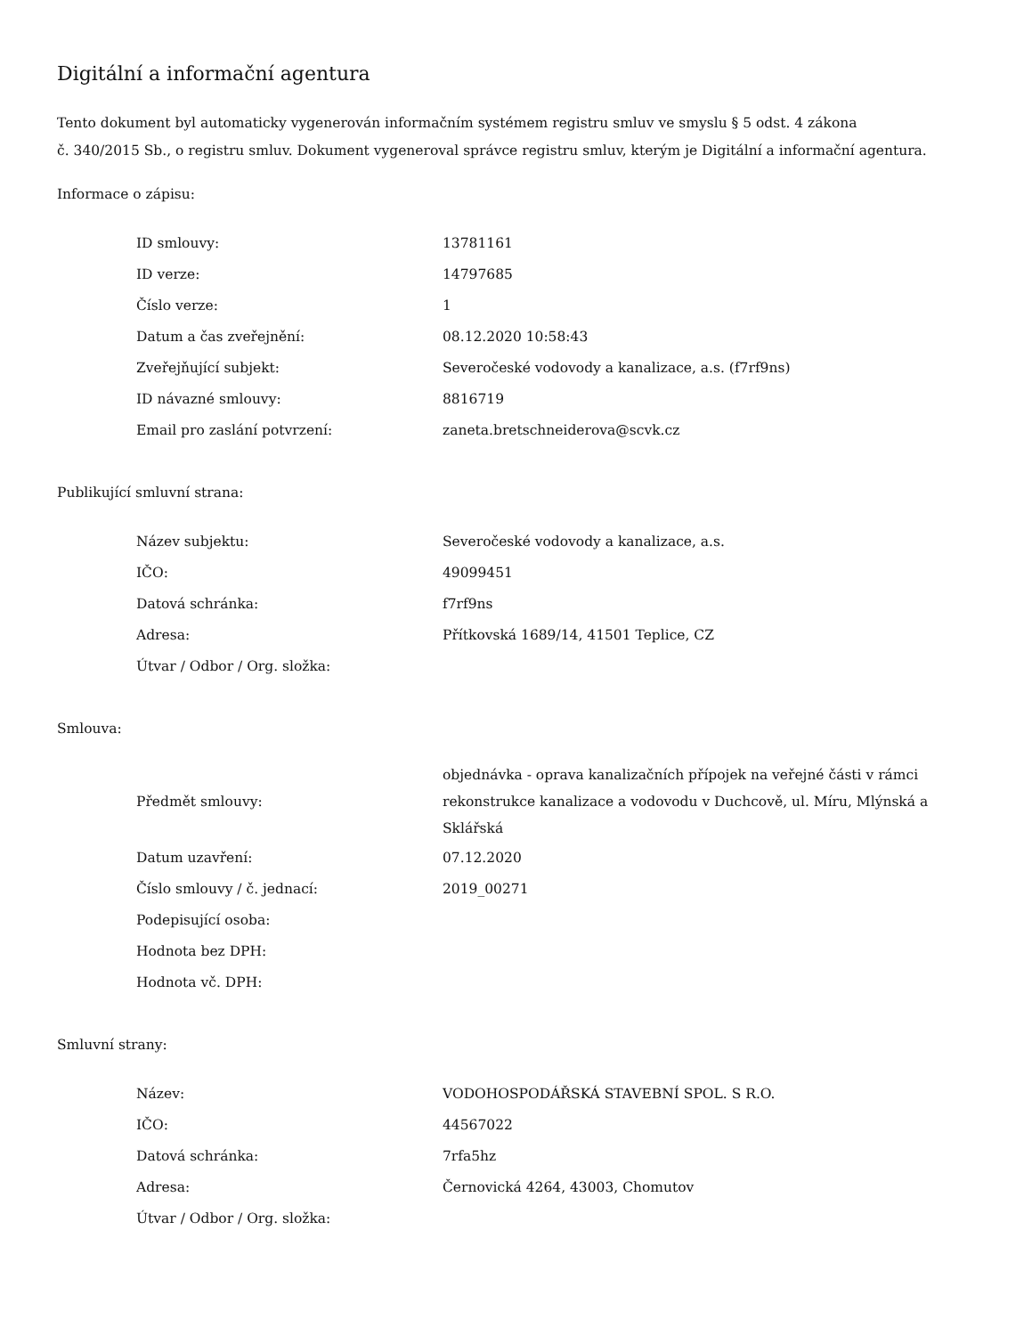Digitální a informační agentura
Tento dokument byl automaticky vygenerován informačním systémem registru smluv ve smyslu § 5 odst. 4 zákona
č. 340/2015 Sb., o registru smluv. Dokument vygeneroval správce registru smluv, kterým je Digitální a informační agentura.
Informace o zápisu:
| ID smlouvy: | 13781161 |
| ID verze: | 14797685 |
| Číslo verze: | 1 |
| Datum a čas zveřejnění: | 08.12.2020 10:58:43 |
| Zveřejňující subjekt: | Severočeské vodovody a kanalizace, a.s. (f7rf9ns) |
| ID návazné smlouvy: | 8816719 |
| Email pro zaslání potvrzení: | zaneta.bretschneiderova@scvk.cz |
Publikující smluvní strana:
| Název subjektu: | Severočeské vodovody a kanalizace, a.s. |
| IČO: | 49099451 |
| Datová schránka: | f7rf9ns |
| Adresa: | Přítkovská 1689/14, 41501 Teplice, CZ |
| Útvar / Odbor / Org. složka: | |
Smlouva:
| Předmět smlouvy: | objednávka - oprava kanalizačních přípojek na veřejné části v rámci rekonstrukce kanalizace a vodovodu v Duchcově, ul. Míru, Mlýnská a Sklářská |
| Datum uzavření: | 07.12.2020 |
| Číslo smlouvy / č. jednací: | 2019_00271 |
| Podepisující osoba: | |
| Hodnota bez DPH: | |
| Hodnota vč. DPH: | |
Smluvní strany:
| Název: | VODOHOSPODÁŘSKÁ STAVEBNÍ SPOL. S R.O. |
| IČO: | 44567022 |
| Datová schránka: | 7rfa5hz |
| Adresa: | Černovická 4264, 43003, Chomutov |
| Útvar / Odbor / Org. složka: | |